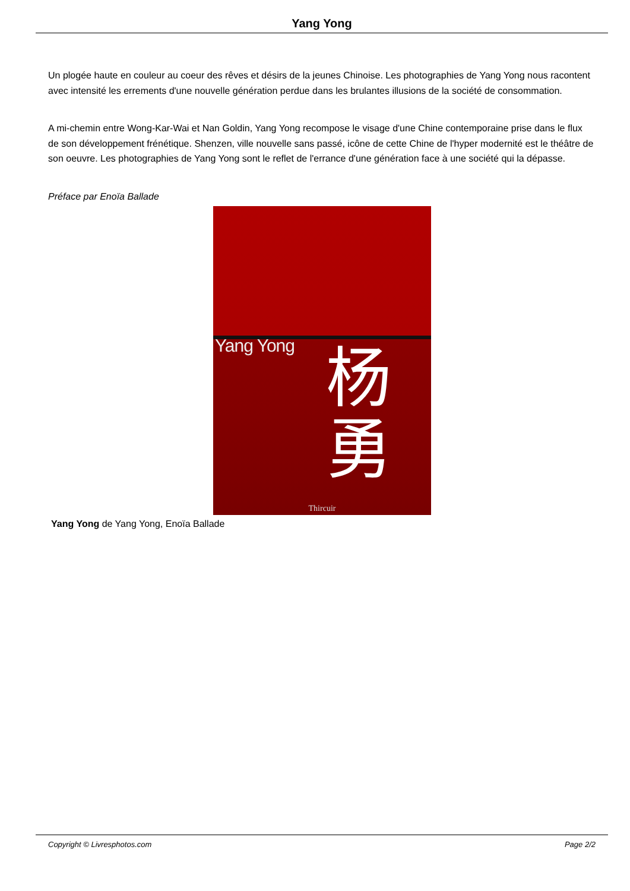Yang Yong
Un plogée haute en couleur au coeur des rêves et désirs de la jeunes Chinoise. Les photographies de Yang Yong nous racontent avec intensité les errements d'une nouvelle génération perdue dans les brulantes illusions de la société de consommation.
A mi-chemin entre Wong-Kar-Wai et Nan Goldin, Yang Yong recompose le visage d'une Chine contemporaine prise dans le flux de son développement frénétique. Shenzen, ville nouvelle sans passé, icône de cette Chine de l'hyper modernité est le théâtre de son oeuvre. Les photographies de Yang Yong sont le reflet de l'errance d'une génération face à une société qui la dépasse.
Préface par Enoïa Ballade
Yang Yong
杨
勇
Thircuir
Yang Yong de Yang Yong, Enoïa Ballade
Copyright © Livresphotos.com Page 2/2